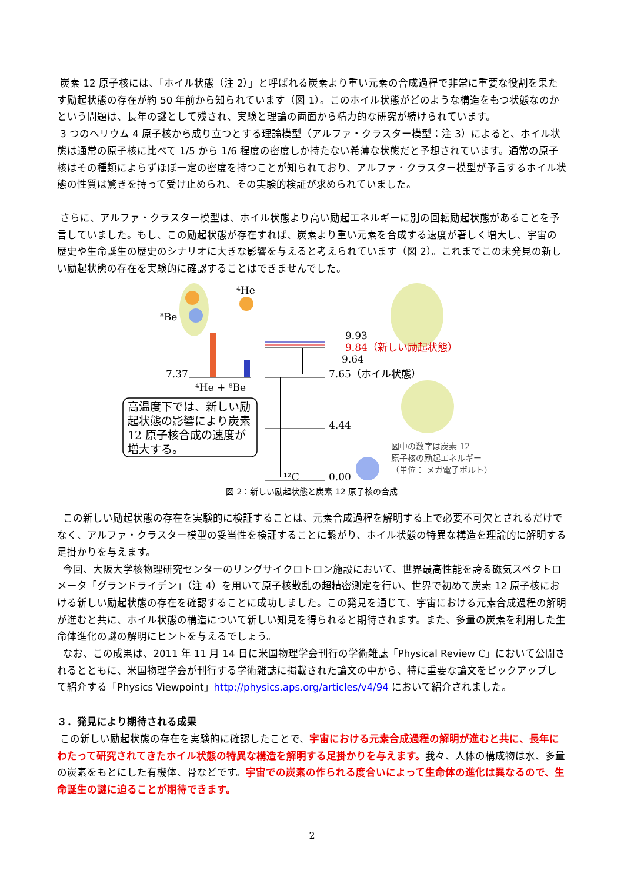炭素 12 原子核には、「ホイル状態（注 2）」と呼ばれる炭素より重い元素の合成過程で非常に重要な役割を果たす励起状態の存在が約 50 年前から知られています（図 1）。このホイル状態がどのような構造をもつ状態なのかという問題は、長年の謎として残され、実験と理論の両面から精力的な研究が続けられています。
3 つのヘリウム 4 原子核から成り立つとする理論模型（アルファ・クラスター模型：注 3）によると、ホイル状態は通常の原子核に比べて 1/5 から 1/6 程度の密度しか持たない希薄な状態だと予想されています。通常の原子核はその種類によらずほぼ一定の密度を持つことが知られており、アルファ・クラスター模型が予言するホイル状態の性質は驚きを持って受け止められ、その実験的検証が求められていました。
さらに、アルファ・クラスター模型は、ホイル状態より高い励起エネルギーに別の回転励起状態があることを予言していました。もし、この励起状態が存在すれば、炭素より重い元素を合成する速度が著しく増大し、宇宙の歴史や生命誕生の歴史のシナリオに大きな影響を与えると考えられています（図 2）。これまでこの未発見の新しい励起状態の存在を実験的に確認することはできませんでした。
⁴He
⁸Be
9.93
9.84（新しい励起状態）
9.64
7.37 7.65（ホイル状態）
⁴He + ⁸Be
4.44
0.00 ¹²C
高温度下では、新しい励起状態の影響により炭素 12 原子核合成の速度が増大する。
図中の数字は炭素 12
原子核の励起エネルギー
（単位： メガ電子ボルト）
図 2：新しい励起状態と炭素 12 原子核の合成
この新しい励起状態の存在を実験的に検証することは、元素合成過程を解明する上で必要不可欠とされるだけでなく、アルファ・クラスター模型の妥当性を検証することに繋がり、ホイル状態の特異な構造を理論的に解明する足掛かりを与えます。
今回、大阪大学核物理研究センターのリングサイクロトロン施設において、世界最高性能を誇る磁気スペクトロメータ「グランドライデン」（注 4）を用いて原子核散乱の超精密測定を行い、世界で初めて炭素 12 原子核における新しい励起状態の存在を確認することに成功しました。この発見を通じて、宇宙における元素合成過程の解明が進むと共に、ホイル状態の構造について新しい知見を得られると期待されます。また、多量の炭素を利用した生命体進化の謎の解明にヒントを与えるでしょう。
なお、この成果は、2011 年 11 月 14 日に米国物理学会刊行の学術雑誌「Physical Review C」において公開されるとともに、米国物理学会が刊行する学術雑誌に掲載された論文の中から、特に重要な論文をピックアップして紹介する「Physics Viewpoint」http://physics.aps.org/articles/v4/94 において紹介されました。
３．発見により期待される成果
この新しい励起状態の存在を実験的に確認したことで、宇宙における元素合成過程の解明が進むと共に、長年にわたって研究されてきたホイル状態の特異な構造を解明する足掛かりを与えます。我々、人体の構成物は水、多量の炭素をもとにした有機体、骨などです。宇宙での炭素の作られる度合いによって生命体の進化は異なるので、生命誕生の謎に迫ることが期待できます。
2